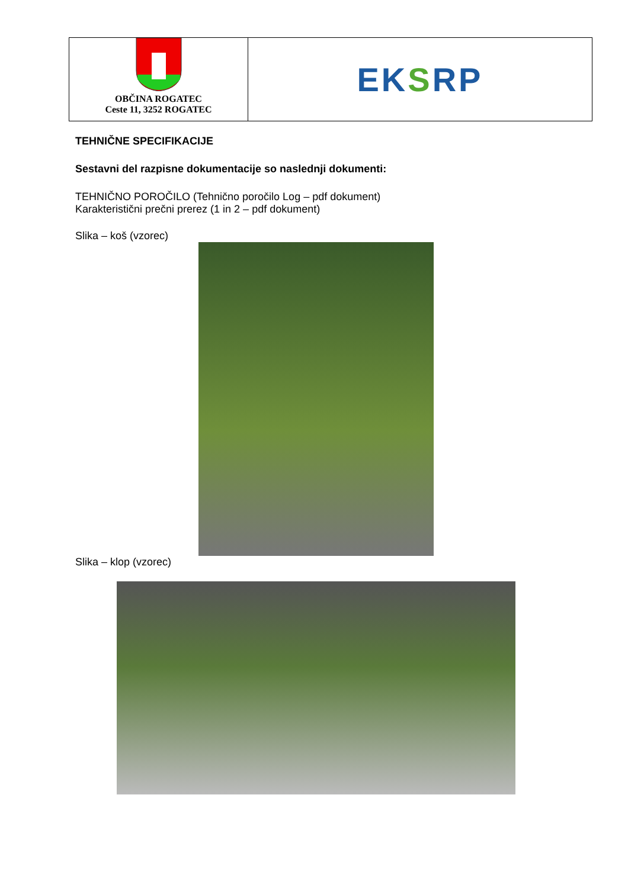OBČINA ROGATEC
Ceste 11, 3252 ROGATEC
EKSRP
TEHNIČNE SPECIFIKACIJE
Sestavni del razpisne dokumentacije so naslednji dokumenti:
TEHNIČNO POROČILO (Tehnično poročilo Log – pdf dokument)
Karakteristični prečni prerez (1 in 2 – pdf dokument)
Slika – koš (vzorec)
Slika – klop (vzorec)